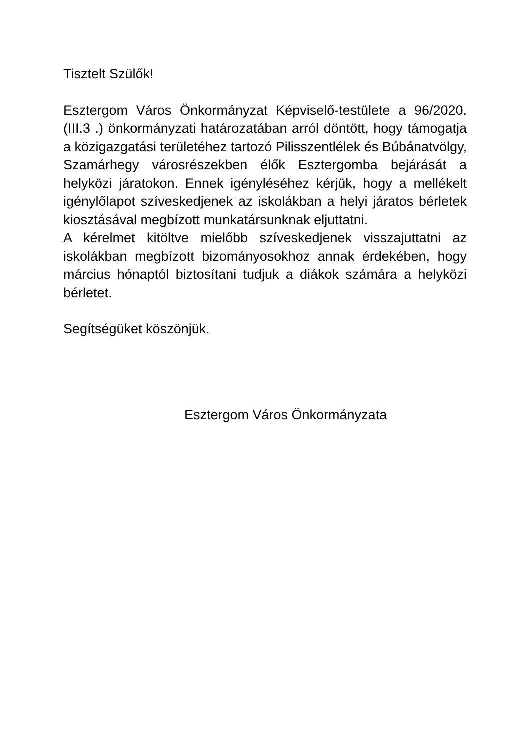Tisztelt Szülők!
Esztergom Város Önkormányzat Képviselő-testülete a 96/2020. (III.3 .) önkormányzati határozatában arról döntött, hogy támogatja a közigazgatási területéhez tartozó Pilisszentlélek és Búbánatvölgy, Szamárhegy városrészekben élők Esztergomba bejárását a helyközi járatokon. Ennek igényléséhez kérjük, hogy a mellékelt igénylőlapot szíveskedjenek az iskolákban a helyi járatos bérletek kiosztásával megbízott munkatársunknak eljuttatni.
A kérelmet kitöltve mielőbb szíveskedjenek visszajuttatni az iskolákban megbízott bizományosokhoz annak érdekében, hogy március hónaptól biztosítani tudjuk a diákok számára a helyközi bérletet.
Segítségüket köszönjük.
Esztergom Város Önkormányzata